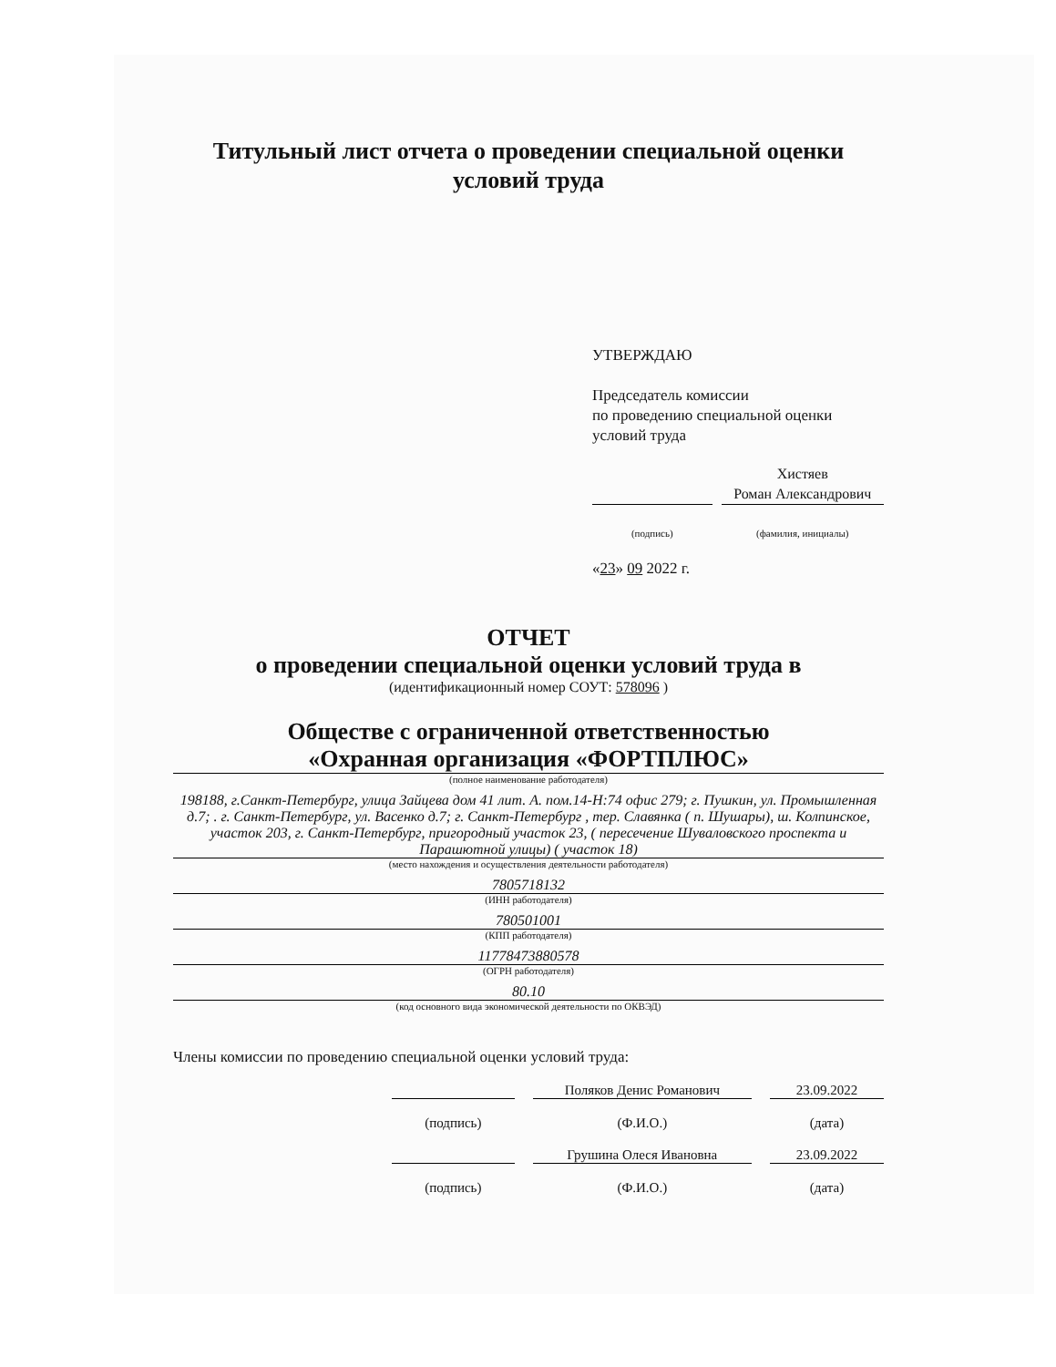Титульный лист отчета о проведении специальной оценки условий труда
УТВЕРЖДАЮ
Председатель комиссии
по проведению специальной оценки
условий труда
Хистяев
Роман Александрович
(подпись) (фамилия, инициалы)
«23» 09 2022 г.
ОТЧЕТ
о проведении специальной оценки условий труда в
(идентификационный номер СОУТ: 578096 )
Обществе с ограниченной ответственностью
«Охранная организация «ФОРТПЛЮС»
(полное наименование работодателя)
198188, г.Санкт-Петербург, улица Зайцева дом 41 лит. А. пом.14-Н:74 офис 279; г. Пушкин, ул. Промышленная д.7; . г. Санкт-Петербург, ул. Васенко д.7; г. Санкт-Петербург , тер. Славянка ( п. Шушары), ш. Колпинское, участок 203, г. Санкт-Петербург, пригородный участок 23, ( пересечение Шуваловского проспекта и Парашютной улицы) ( участок 18)
(место нахождения и осуществления деятельности работодателя)
7805718132
(ИНН работодателя)
780501001
(КПП работодателя)
11778473880578
(ОГРН работодателя)
80.10
(код основного вида экономической деятельности по ОКВЭД)
Члены комиссии по проведению специальной оценки условий труда:
Поляков Денис Романович 23.09.2022
(подпись) (Ф.И.О.) (дата)
Грушина Олеся Ивановна 23.09.2022
(подпись) (Ф.И.О.) (дата)